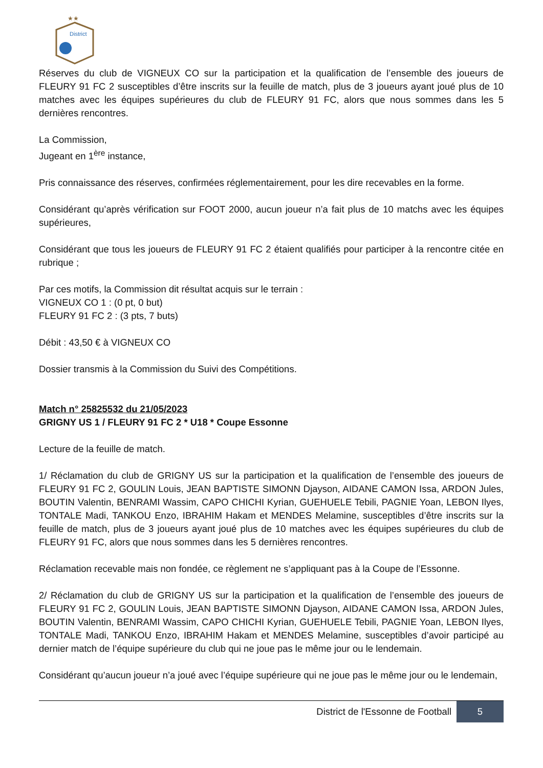★★
District
Réserves du club de VIGNEUX CO sur la participation et la qualification de l’ensemble des joueurs de FLEURY 91 FC 2 susceptibles d’être inscrits sur la feuille de match, plus de 3 joueurs ayant joué plus de 10 matches avec les équipes supérieures du club de FLEURY 91 FC, alors que nous sommes dans les 5 dernières rencontres.
La Commission,
Jugeant en 1<sup>ère</sup> instance,
Pris connaissance des réserves, confirmées réglementairement, pour les dire recevables en la forme.
Considérant qu’après vérification sur FOOT 2000, aucun joueur n’a fait plus de 10 matchs avec les équipes supérieures,
Considérant que tous les joueurs de FLEURY 91 FC 2 étaient qualifiés pour participer à la rencontre citée en rubrique ;
Par ces motifs, la Commission dit résultat acquis sur le terrain :
VIGNEUX CO 1 : (0 pt, 0 but)
FLEURY 91 FC 2 : (3 pts, 7 buts)
Débit : 43,50 € à VIGNEUX CO
Dossier transmis à la Commission du Suivi des Compétitions.
Match n° 25825532 du 21/05/2023
GRIGNY US 1 / FLEURY 91 FC 2 * U18 * Coupe Essonne
Lecture de la feuille de match.
1/ Réclamation du club de GRIGNY US sur la participation et la qualification de l’ensemble des joueurs de FLEURY 91 FC 2, GOULIN Louis, JEAN BAPTISTE SIMONN Djayson, AIDANE CAMON Issa, ARDON Jules, BOUTIN Valentin, BENRAMI Wassim, CAPO CHICHI Kyrian, GUEHUELE Tebili, PAGNIE Yoan, LEBON Ilyes, TONTALE Madi, TANKOU Enzo, IBRAHIM Hakam et MENDES Melamine, susceptibles d’être inscrits sur la feuille de match, plus de 3 joueurs ayant joué plus de 10 matches avec les équipes supérieures du club de FLEURY 91 FC, alors que nous sommes dans les 5 dernières rencontres.
Réclamation recevable mais non fondée, ce règlement ne s’appliquant pas à la Coupe de l’Essonne.
2/ Réclamation du club de GRIGNY US sur la participation et la qualification de l’ensemble des joueurs de FLEURY 91 FC 2, GOULIN Louis, JEAN BAPTISTE SIMONN Djayson, AIDANE CAMON Issa, ARDON Jules, BOUTIN Valentin, BENRAMI Wassim, CAPO CHICHI Kyrian, GUEHUELE Tebili, PAGNIE Yoan, LEBON Ilyes, TONTALE Madi, TANKOU Enzo, IBRAHIM Hakam et MENDES Melamine, susceptibles d’avoir participé au dernier match de l’équipe supérieure du club qui ne joue pas le même jour ou le lendemain.
Considérant qu’aucun joueur n’a joué avec l’équipe supérieure qui ne joue pas le même jour ou le lendemain,
District de l'Essonne de Football 5